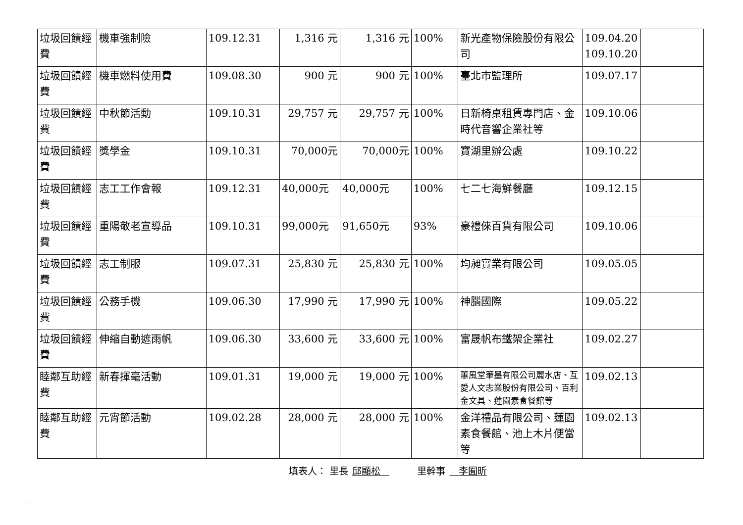| 垃圾回饋經費 | 機車強制險 | 109.12.31 | 1,316 元 | 1,316 元 | 100% | 新光產物保險股份有限公司 | 109.04.20 109.10.20 | |
| 垃圾回饋經費 | 機車燃料使用費 | 109.08.30 | 900 元 | 900 元 | 100% | 臺北市監理所 | 109.07.17 | |
| 垃圾回饋經費 | 中秋節活動 | 109.10.31 | 29,757 元 | 29,757 元 | 100% | 日新椅桌租賃專門店、金時代音響企業社等 | 109.10.06 | |
| 垃圾回饋經費 | 獎學金 | 109.10.31 | 70,000元 | 70,000元 | 100% | 寶湖里辦公處 | 109.10.22 | |
| 垃圾回饋經費 | 志工工作會報 | 109.12.31 | 40,000元 | 40,000元 | 100% | 七二七海鮮餐廳 | 109.12.15 | |
| 垃圾回饋經費 | 重陽敬老宣導品 | 109.10.31 | 99,000元 | 91,650元 | 93% | 豪禮倈百貨有限公司 | 109.10.06 | |
| 垃圾回饋經費 | 志工制服 | 109.07.31 | 25,830 元 | 25,830 元 | 100% | 均昶實業有限公司 | 109.05.05 | |
| 垃圾回饋經費 | 公務手機 | 109.06.30 | 17,990 元 | 17,990 元 | 100% | 神腦國際 | 109.05.22 | |
| 垃圾回饋經費 | 伸縮自動遮雨帆 | 109.06.30 | 33,600 元 | 33,600 元 | 100% | 富晟帆布鐵架企業社 | 109.02.27 | |
| 睦鄰互助經費 | 新春揮毫活動 | 109.01.31 | 19,000 元 | 19,000 元 | 100% | 蕙風堂筆墨有限公司麗水店、互愛人文志業股份有限公司、百利金文具、蓮園素食餐館等 | 109.02.13 | |
| 睦鄰互助經費 | 元宵節活動 | 109.02.28 | 28,000 元 | 28,000 元 | 100% | 金洋禮品有限公司、蓮園素食餐館、池上木片便當等 | 109.02.13 | |
填表人： 里長 邱顯松 里幹事 李囿昕